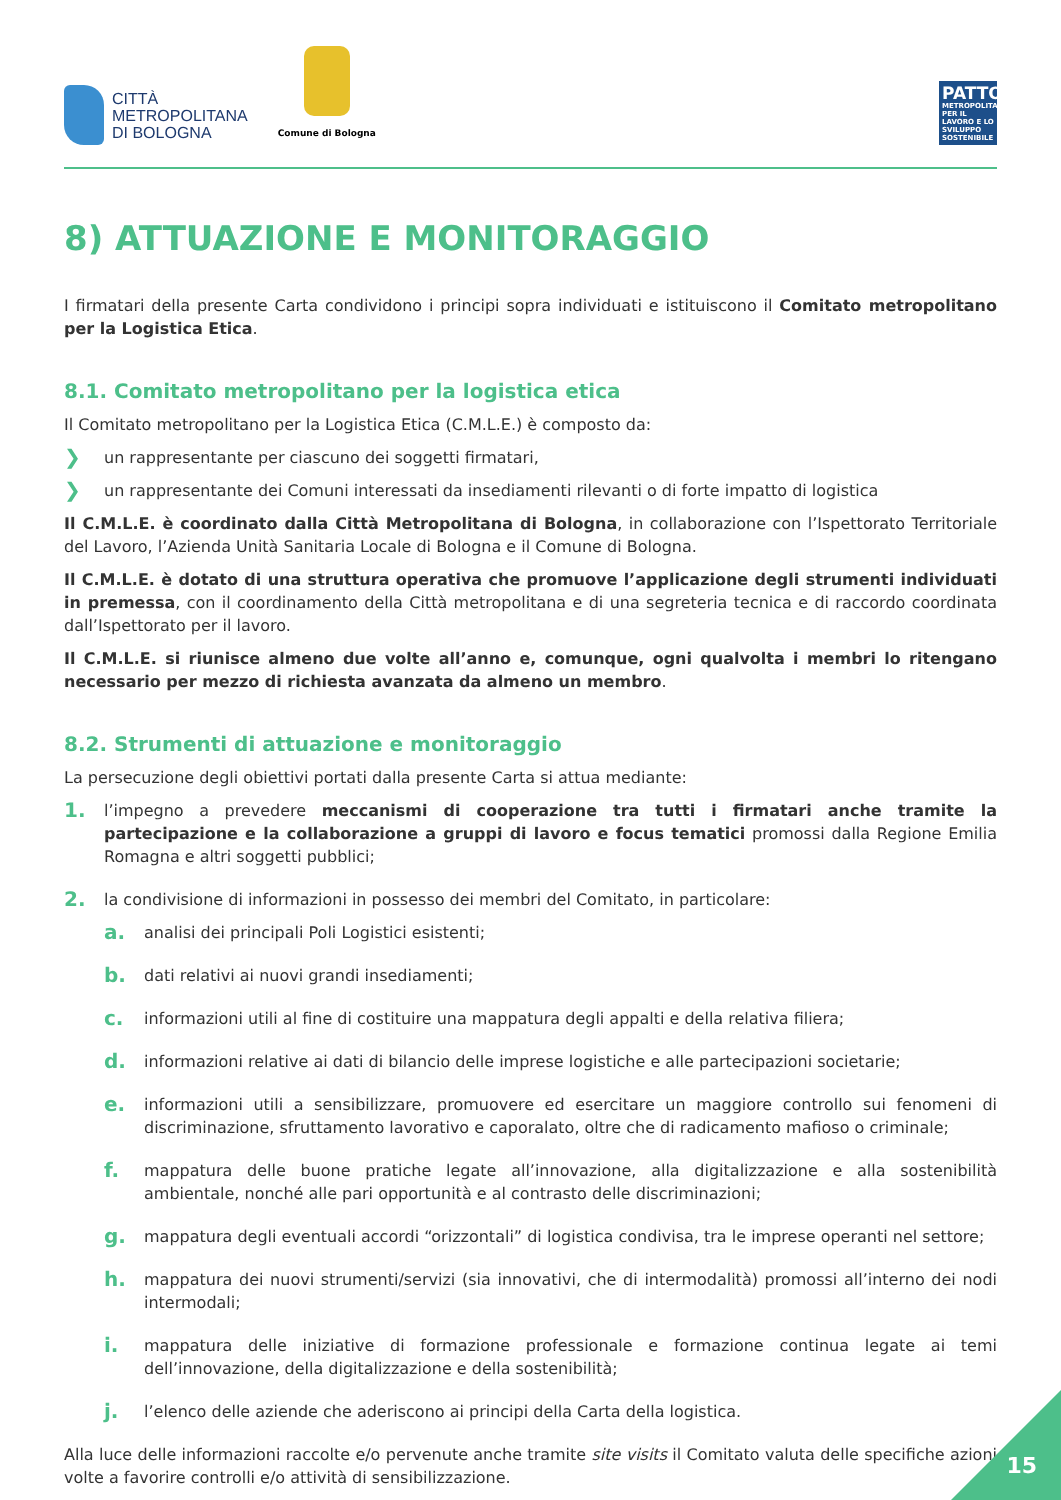CITTÀ
METROPOLITANA
DI BOLOGNA
Comune di Bologna
PATTO
METROPOLITANO PER IL LAVORO E LO SVILUPPO SOSTENIBILE
8) ATTUAZIONE E MONITORAGGIO
I firmatari della presente Carta condividono i principi sopra individuati e istituiscono il Comitato metropolitano per la Logistica Etica.
8.1. Comitato metropolitano per la logistica etica
Il Comitato metropolitano per la Logistica Etica (C.M.L.E.) è composto da:
❯ un rappresentante per ciascuno dei soggetti firmatari,
❯ un rappresentante dei Comuni interessati da insediamenti rilevanti o di forte impatto di logistica
Il C.M.L.E. è coordinato dalla Città Metropolitana di Bologna, in collaborazione con l’Ispettorato Territoriale del Lavoro, l’Azienda Unità Sanitaria Locale di Bologna e il Comune di Bologna.
Il C.M.L.E. è dotato di una struttura operativa che promuove l’applicazione degli strumenti individuati in premessa, con il coordinamento della Città metropolitana e di una segreteria tecnica e di raccordo coordinata dall’Ispettorato per il lavoro.
Il C.M.L.E. si riunisce almeno due volte all’anno e, comunque, ogni qualvolta i membri lo ritengano necessario per mezzo di richiesta avanzata da almeno un membro.
8.2. Strumenti di attuazione e monitoraggio
La persecuzione degli obiettivi portati dalla presente Carta si attua mediante:
1.
l’impegno a prevedere meccanismi di cooperazione tra tutti i firmatari anche tramite la partecipazione e la collaborazione a gruppi di lavoro e focus tematici promossi dalla Regione Emilia Romagna e altri soggetti pubblici;
2. la condivisione di informazioni in possesso dei membri del Comitato, in particolare:
a.
analisi dei principali Poli Logistici esistenti;
b.
dati relativi ai nuovi grandi insediamenti;
c.
informazioni utili al fine di costituire una mappatura degli appalti e della relativa filiera;
d.
informazioni relative ai dati di bilancio delle imprese logistiche e alle partecipazioni societarie;
e.
informazioni utili a sensibilizzare, promuovere ed esercitare un maggiore controllo sui fenomeni di discriminazione, sfruttamento lavorativo e caporalato, oltre che di radicamento mafioso o criminale;
f.
mappatura delle buone pratiche legate all’innovazione, alla digitalizzazione e alla sostenibilità ambientale, nonché alle pari opportunità e al contrasto delle discriminazioni;
g.
mappatura degli eventuali accordi “orizzontali” di logistica condivisa, tra le imprese operanti nel settore;
h.
mappatura dei nuovi strumenti/servizi (sia innovativi, che di intermodalità) promossi all’interno dei nodi intermodali;
i.
mappatura delle iniziative di formazione professionale e formazione continua legate ai temi dell’innovazione, della digitalizzazione e della sostenibilità;
j.
l’elenco delle aziende che aderiscono ai principi della Carta della logistica.
Alla luce delle informazioni raccolte e/o pervenute anche tramite site visits il Comitato valuta delle specifiche azioni volte a favorire controlli e/o attività di sensibilizzazione.
15